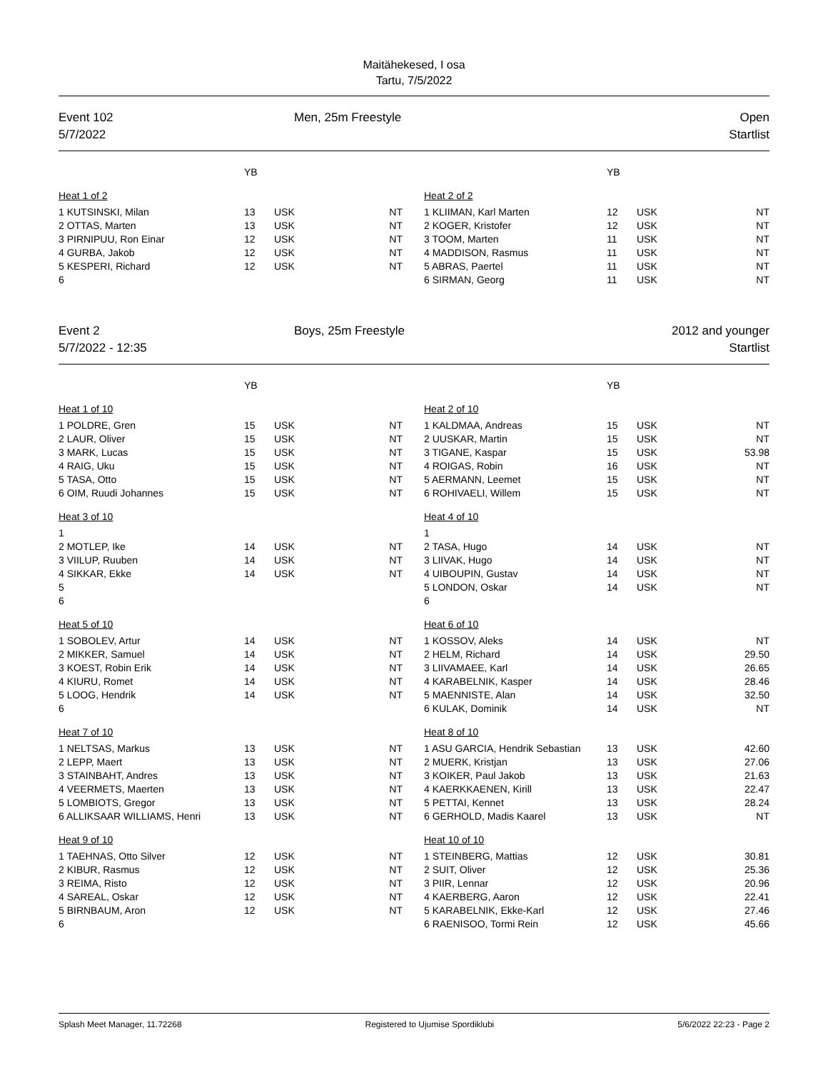Maitähekesed, I osa
Tartu, 7/5/2022
Event 102
5/7/2022
Men, 25m Freestyle Open
Startlist
| | YB | | | | | YB | | |
| Heat 1 of 2 | | | | | Heat 2 of 2 | | | |
| 1 KUTSINSKI, Milan | 13 | USK | NT | | 1 KLIIMAN, Karl Marten | 12 | USK | NT |
| 2 OTTAS, Marten | 13 | USK | NT | | 2 KOGER, Kristofer | 12 | USK | NT |
| 3 PIRNIPUU, Ron Einar | 12 | USK | NT | | 3 TOOM, Marten | 11 | USK | NT |
| 4 GURBA, Jakob | 12 | USK | NT | | 4 MADDISON, Rasmus | 11 | USK | NT |
| 5 KESPERI, Richard | 12 | USK | NT | | 5 ABRAS, Paertel | 11 | USK | NT |
| 6 | | | | | 6 SIRMAN, Georg | 11 | USK | NT |
Event 2
5/7/2022 - 12:35
Boys, 25m Freestyle 2012 and younger
Startlist
| | YB | | | | | YB | | |
| Heat 1 of 10 | | | | | Heat 2 of 10 | | | |
| 1 POLDRE, Gren | 15 | USK | NT | | 1 KALDMAA, Andreas | 15 | USK | NT |
| 2 LAUR, Oliver | 15 | USK | NT | | 2 UUSKAR, Martin | 15 | USK | NT |
| 3 MARK, Lucas | 15 | USK | NT | | 3 TIGANE, Kaspar | 15 | USK | 53.98 |
| 4 RAIG, Uku | 15 | USK | NT | | 4 ROIGAS, Robin | 16 | USK | NT |
| 5 TASA, Otto | 15 | USK | NT | | 5 AERMANN, Leemet | 15 | USK | NT |
| 6 OIM, Ruudi Johannes | 15 | USK | NT | | 6 ROHIVAELI, Willem | 15 | USK | NT |
| Heat 3 of 10 | | | | | Heat 4 of 10 | | | |
| 1 | | | | | 1 | | | |
| 2 MOTLEP, Ike | 14 | USK | NT | | 2 TASA, Hugo | 14 | USK | NT |
| 3 VIILUP, Ruuben | 14 | USK | NT | | 3 LIIVAK, Hugo | 14 | USK | NT |
| 4 SIKKAR, Ekke | 14 | USK | NT | | 4 UIBOUPIN, Gustav | 14 | USK | NT |
| 5 | | | | | 5 LONDON, Oskar | 14 | USK | NT |
| 6 | | | | | 6 | | | |
| Heat 5 of 10 | | | | | Heat 6 of 10 | | | |
| 1 SOBOLEV, Artur | 14 | USK | NT | | 1 KOSSOV, Aleks | 14 | USK | NT |
| 2 MIKKER, Samuel | 14 | USK | NT | | 2 HELM, Richard | 14 | USK | 29.50 |
| 3 KOEST, Robin Erik | 14 | USK | NT | | 3 LIIVAMAEE, Karl | 14 | USK | 26.65 |
| 4 KIURU, Romet | 14 | USK | NT | | 4 KARABELNIK, Kasper | 14 | USK | 28.46 |
| 5 LOOG, Hendrik | 14 | USK | NT | | 5 MAENNISTE, Alan | 14 | USK | 32.50 |
| 6 | | | | | 6 KULAK, Dominik | 14 | USK | NT |
| Heat 7 of 10 | | | | | Heat 8 of 10 | | | |
| 1 NELTSAS, Markus | 13 | USK | NT | | 1 ASU GARCIA, Hendrik Sebastian | 13 | USK | 42.60 |
| 2 LEPP, Maert | 13 | USK | NT | | 2 MUERK, Kristjan | 13 | USK | 27.06 |
| 3 STAINBAHT, Andres | 13 | USK | NT | | 3 KOIKER, Paul Jakob | 13 | USK | 21.63 |
| 4 VEERMETS, Maerten | 13 | USK | NT | | 4 KAERKKAENEN, Kirill | 13 | USK | 22.47 |
| 5 LOMBIOTS, Gregor | 13 | USK | NT | | 5 PETTAI, Kennet | 13 | USK | 28.24 |
| 6 ALLIKSAAR WILLIAMS, Henri | 13 | USK | NT | | 6 GERHOLD, Madis Kaarel | 13 | USK | NT |
| Heat 9 of 10 | | | | | Heat 10 of 10 | | | |
| 1 TAEHNAS, Otto Silver | 12 | USK | NT | | 1 STEINBERG, Mattias | 12 | USK | 30.81 |
| 2 KIBUR, Rasmus | 12 | USK | NT | | 2 SUIT, Oliver | 12 | USK | 25.36 |
| 3 REIMA, Risto | 12 | USK | NT | | 3 PIIR, Lennar | 12 | USK | 20.96 |
| 4 SAREAL, Oskar | 12 | USK | NT | | 4 KAERBERG, Aaron | 12 | USK | 22.41 |
| 5 BIRNBAUM, Aron | 12 | USK | NT | | 5 KARABELNIK, Ekke-Karl | 12 | USK | 27.46 |
| 6 | | | | | 6 RAENISOO, Tormi Rein | 12 | USK | 45.66 |
Splash Meet Manager, 11.72268 Registered to Ujumise Spordiklubi 5/6/2022 22:23 - Page 2